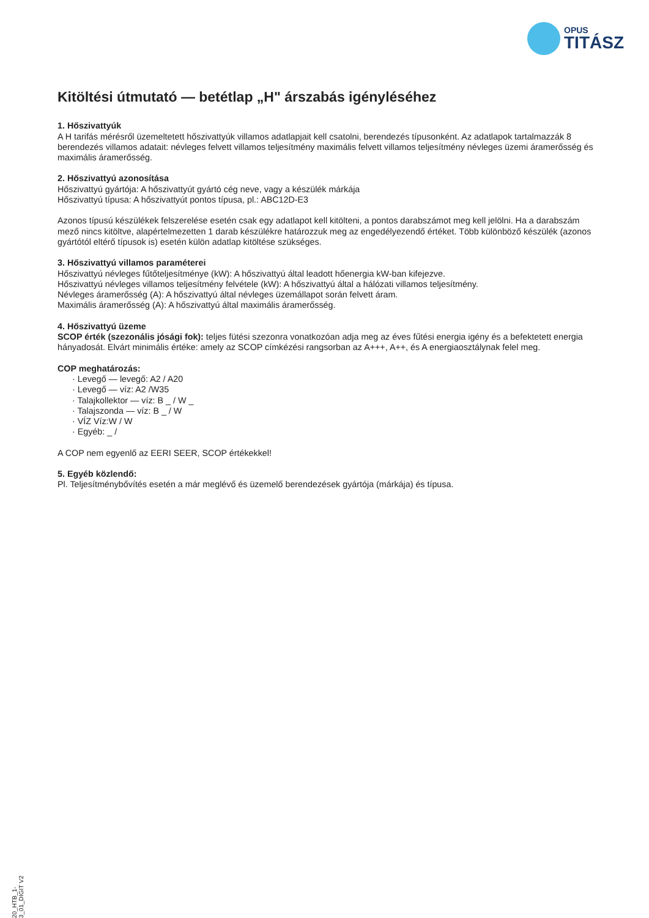OPUS
TITÁSZ
Kitöltési útmutató — betétlap „H" árszabás igényléséhez
1. Hőszivattyúk
A H tarifás mérésről üzemeltetett hőszivattyúk villamos adatlapjait kell csatolni, berendezés típusonként. Az adatlapok tartalmazzák 8 berendezés villamos adatait: névleges felvett villamos teljesítmény maximális felvett villamos teljesítmény névleges üzemi áramerősség és maximális áramerősség.
2. Hőszivattyú azonosítása
Hőszivattyú gyártója: A hőszivattyút gyártó cég neve, vagy a készülék márkája
Hőszivattyú típusa: A hőszivattyút pontos típusa, pl.: ABC12D-E3
Azonos típusú készülékek felszerelése esetén csak egy adatlapot kell kitölteni, a pontos darabszámot meg kell jelölni. Ha a darabszám mező nincs kitöltve, alapértelmezetten 1 darab készülékre határozzuk meg az engedélyezendő értéket. Több különböző készülék (azonos gyártótól eltérő típusok is) esetén külön adatlap kitöltése szükséges.
3. Hőszivattyú villamos paraméterei
Hőszivattyú névleges fűtőteljesítménye (kW): A hőszivattyú által leadott hőenergia kW-ban kifejezve.
Hőszivattyú névleges villamos teljesítmény felvétele (kW): A hőszivattyú által a hálózati villamos teljesítmény.
Névleges áramerősség (A): A hőszivattyú által névleges üzemállapot során felvett áram.
Maximális áramerősség (A): A hőszivattyú által maximális áramerősség.
4. Hőszivattyú üzeme
SCOP érték (szezonális jósági fok): teljes fütési szezonra vonatkozóan adja meg az éves fűtési energia igény és a befektetett energia hányadosát. Elvárt minimális értéke: amely az SCOP címkézési rangsorban az A+++, A++, és A energiaosztálynak felel meg.
COP meghatározás:
· Levegő — levegő: A2 / A20
· Levegő — víz: A2 /W35
· Talajkollektor — víz: B _ / W _
· Talajszonda — víz: B _ / W
· VÍZ Víz:W / W
· Egyéb: _ /
A COP nem egyenlő az EERI SEER, SCOP értékekkel!
5. Egyéb közlendő:
Pl. Teljesítménybővítés esetén a már meglévő és üzemelő berendezések gyártója (márkája) és típusa.
20_HTB_1-3_01_DIGIT V2